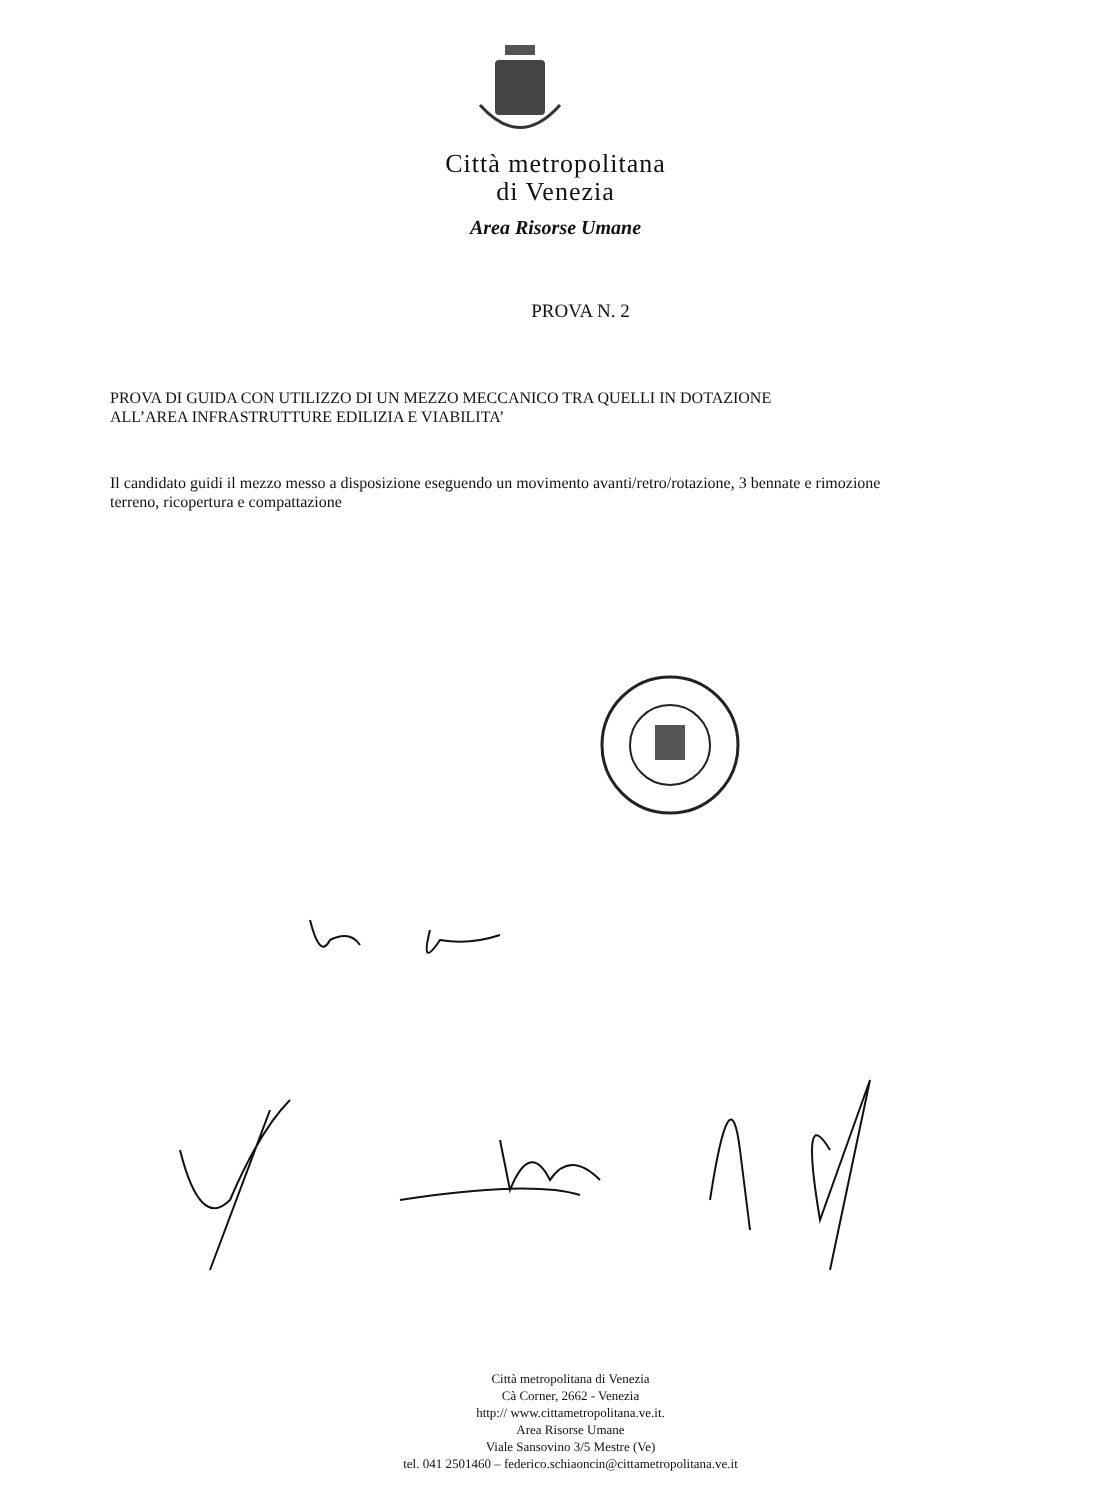Città metropolitana
di Venezia
Area Risorse Umane
PROVA N. 2
PROVA DI GUIDA CON UTILIZZO DI UN MEZZO MECCANICO TRA QUELLI IN DOTAZIONE
ALL’AREA INFRASTRUTTURE EDILIZIA E VIABILITA’
Il candidato guidi il mezzo messo a disposizione eseguendo un movimento avanti/retro/rotazione, 3 bennate e rimozione terreno, ricopertura e compattazione
Città metropolitana di Venezia
Cà Corner, 2662 - Venezia
http:// www.cittametropolitana.ve.it.
Area Risorse Umane
Viale Sansovino 3/5 Mestre (Ve)
tel. 041 2501460 – federico.schiaoncin@cittametropolitana.ve.it